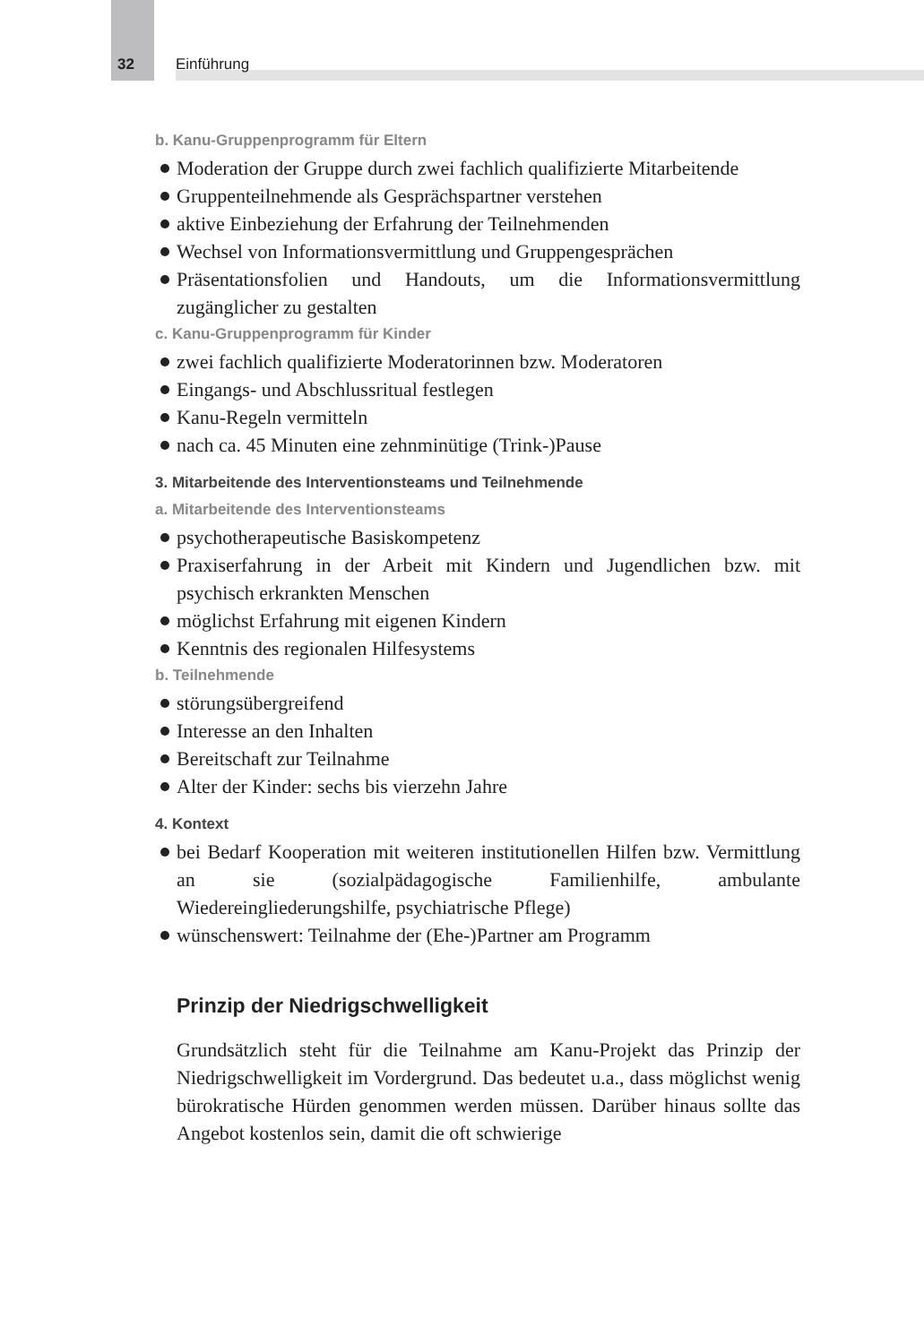32 Einführung
b. Kanu-Gruppenprogramm für Eltern
Moderation der Gruppe durch zwei fachlich qualifizierte Mitarbeitende
Gruppenteilnehmende als Gesprächspartner verstehen
aktive Einbeziehung der Erfahrung der Teilnehmenden
Wechsel von Informationsvermittlung und Gruppengesprächen
Präsentationsfolien und Handouts, um die Informationsvermittlung zugänglicher zu gestalten
c. Kanu-Gruppenprogramm für Kinder
zwei fachlich qualifizierte Moderatorinnen bzw. Moderatoren
Eingangs- und Abschlussritual festlegen
Kanu-Regeln vermitteln
nach ca. 45 Minuten eine zehnminütige (Trink-)Pause
3. Mitarbeitende des Interventionsteams und Teilnehmende
a. Mitarbeitende des Interventionsteams
psychotherapeutische Basiskompetenz
Praxiserfahrung in der Arbeit mit Kindern und Jugendlichen bzw. mit psychisch erkrankten Menschen
möglichst Erfahrung mit eigenen Kindern
Kenntnis des regionalen Hilfesystems
b. Teilnehmende
störungsübergreifend
Interesse an den Inhalten
Bereitschaft zur Teilnahme
Alter der Kinder: sechs bis vierzehn Jahre
4. Kontext
bei Bedarf Kooperation mit weiteren institutionellen Hilfen bzw. Vermittlung an sie (sozialpädagogische Familienhilfe, ambulante Wiedereingliederungshilfe, psychiatrische Pflege)
wünschenswert: Teilnahme der (Ehe-)Partner am Programm
Prinzip der Niedrigschwelligkeit
Grundsätzlich steht für die Teilnahme am Kanu-Projekt das Prinzip der Niedrigschwelligkeit im Vordergrund. Das bedeutet u.a., dass möglichst wenig bürokratische Hürden genommen werden müssen. Darüber hinaus sollte das Angebot kostenlos sein, damit die oft schwierige